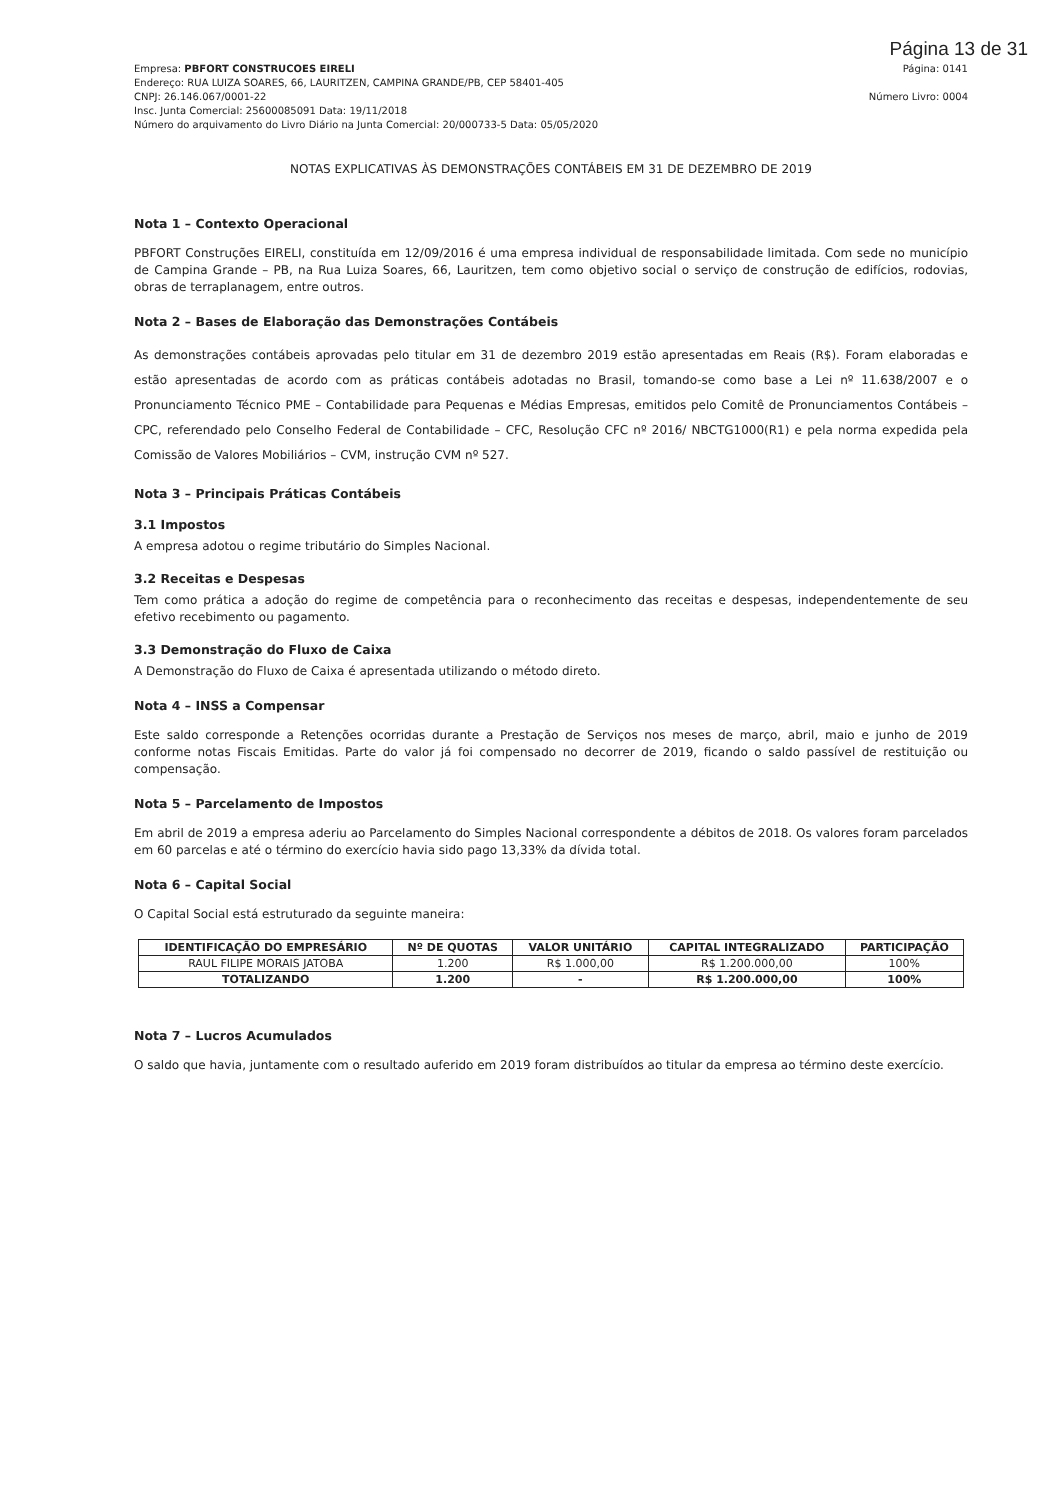Página 13 de 31
Empresa: PBFORT CONSTRUCOES EIRELI
Endereço: RUA LUIZA SOARES, 66, LAURITZEN, CAMPINA GRANDE/PB, CEP 58401-405
CNPJ: 26.146.067/0001-22
Insc. Junta Comercial: 25600085091 Data: 19/11/2018
Número do arquivamento do Livro Diário na Junta Comercial: 20/000733-5 Data: 05/05/2020
Página: 0141
Número Livro: 0004
NOTAS EXPLICATIVAS ÀS DEMONSTRAÇÕES CONTÁBEIS EM 31 DE DEZEMBRO DE 2019
Nota 1 – Contexto Operacional
PBFORT Construções EIRELI, constituída em 12/09/2016 é uma empresa individual de responsabilidade limitada. Com sede no município de Campina Grande – PB, na Rua Luiza Soares, 66, Lauritzen, tem como objetivo social o serviço de construção de edifícios, rodovias, obras de terraplanagem, entre outros.
Nota 2 – Bases de Elaboração das Demonstrações Contábeis
As demonstrações contábeis aprovadas pelo titular em 31 de dezembro 2019 estão apresentadas em Reais (R$). Foram elaboradas e estão apresentadas de acordo com as práticas contábeis adotadas no Brasil, tomando-se como base a Lei nº 11.638/2007 e o Pronunciamento Técnico PME – Contabilidade para Pequenas e Médias Empresas, emitidos pelo Comitê de Pronunciamentos Contábeis – CPC, referendado pelo Conselho Federal de Contabilidade – CFC, Resolução CFC nº 2016/ NBCTG1000(R1) e pela norma expedida pela Comissão de Valores Mobiliários – CVM, instrução CVM nº 527.
Nota 3 – Principais Práticas Contábeis
3.1 Impostos
A empresa adotou o regime tributário do Simples Nacional.
3.2 Receitas e Despesas
Tem como prática a adoção do regime de competência para o reconhecimento das receitas e despesas, independentemente de seu efetivo recebimento ou pagamento.
3.3 Demonstração do Fluxo de Caixa
A Demonstração do Fluxo de Caixa é apresentada utilizando o método direto.
Nota 4 – INSS a Compensar
Este saldo corresponde a Retenções ocorridas durante a Prestação de Serviços nos meses de março, abril, maio e junho de 2019 conforme notas Fiscais Emitidas. Parte do valor já foi compensado no decorrer de 2019, ficando o saldo passível de restituição ou compensação.
Nota 5 – Parcelamento de Impostos
Em abril de 2019 a empresa aderiu ao Parcelamento do Simples Nacional correspondente a débitos de 2018. Os valores foram parcelados em 60 parcelas e até o término do exercício havia sido pago 13,33% da dívida total.
Nota 6 – Capital Social
O Capital Social está estruturado da seguinte maneira:
| IDENTIFICAÇÃO DO EMPRESÁRIO | Nº DE QUOTAS | VALOR UNITÁRIO | CAPITAL INTEGRALIZADO | PARTICIPAÇÃO |
| --- | --- | --- | --- | --- |
| RAUL FILIPE MORAIS JATOBA | 1.200 | R$ 1.000,00 | R$ 1.200.000,00 | 100% |
| TOTALIZANDO | 1.200 | - | R$ 1.200.000,00 | 100% |
Nota 7 – Lucros Acumulados
O saldo que havia, juntamente com o resultado auferido em 2019 foram distribuídos ao titular da empresa ao término deste exercício.